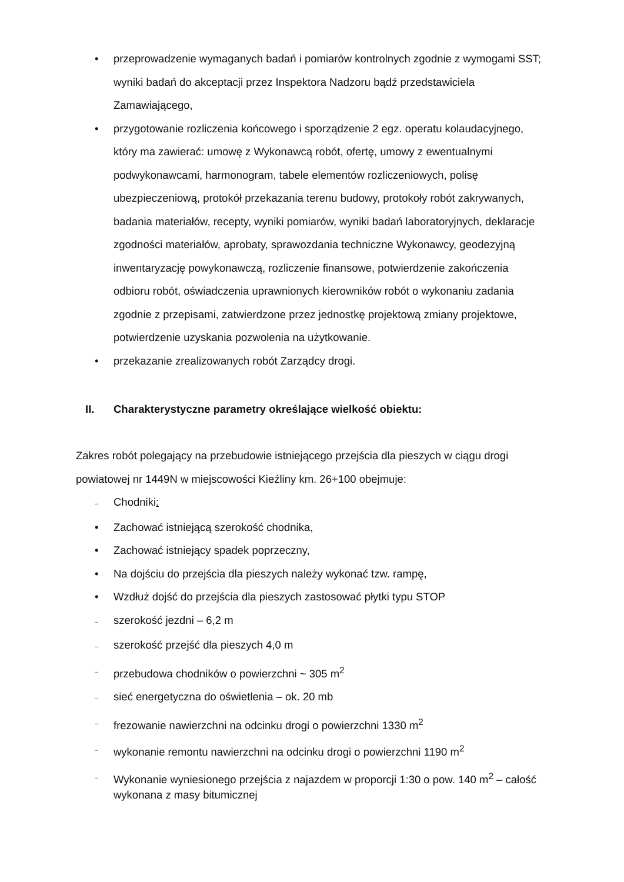• przeprowadzenie wymaganych badań i pomiarów kontrolnych zgodnie z wymogami SST; wyniki badań do akceptacji przez Inspektora Nadzoru bądź przedstawiciela Zamawiającego,
• przygotowanie rozliczenia końcowego i sporządzenie 2 egz. operatu kolaudacyjnego, który ma zawierać: umowę z Wykonawcą robót, ofertę, umowy z ewentualnymi podwykonawcami, harmonogram, tabele elementów rozliczeniowych, polisę ubezpieczeniową, protokół przekazania terenu budowy, protokoły robót zakrywanych, badania materiałów, recepty, wyniki pomiarów, wyniki badań laboratoryjnych, deklaracje zgodności materiałów, aprobaty, sprawozdania techniczne Wykonawcy, geodezyjną inwentaryzację powykonawczą, rozliczenie finansowe, potwierdzenie zakończenia odbioru robót, oświadczenia uprawnionych kierowników robót o wykonaniu zadania zgodnie z przepisami, zatwierdzone przez jednostkę projektową zmiany projektowe, potwierdzenie uzyskania pozwolenia na użytkowanie.
• przekazanie zrealizowanych robót Zarządcy drogi.
II. Charakterystyczne parametry określające wielkość obiektu:
Zakres robót polegający na przebudowie istniejącego przejścia dla pieszych w ciągu drogi powiatowej nr 1449N w miejscowości Kieźliny km. 26+100 obejmuje:
–
Chodniki:
• Zachować istniejącą szerokość chodnika,
• Zachować istniejący spadek poprzeczny,
• Na dojściu do przejścia dla pieszych należy wykonać tzw. rampę,
• Wzdłuż dojść do przejścia dla pieszych zastosować płytki typu STOP
–
szerokość jezdni – 6,2 m
–
szerokość przejść dla pieszych 4,0 m
–
przebudowa chodników o powierzchni ~ 305 m<sup>2</sup>
–
sieć energetyczna do oświetlenia – ok. 20 mb
–
frezowanie nawierzchni na odcinku drogi o powierzchni 1330 m<sup>2</sup>
–
wykonanie remontu nawierzchni na odcinku drogi o powierzchni 1190 m<sup>2</sup>
–
Wykonanie wyniesionego przejścia z najazdem w proporcji 1:30 o pow. 140 m<sup>2</sup> – całość wykonana z masy bitumicznej